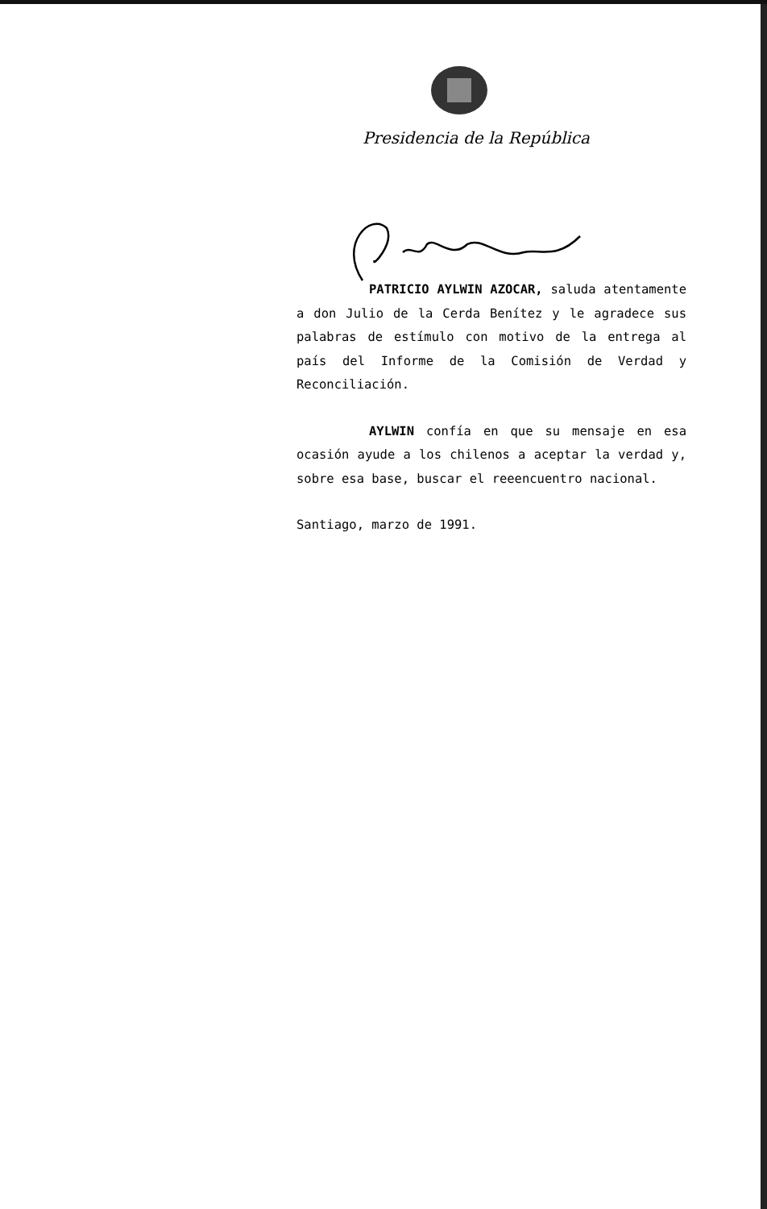Presidencia de la República
PATRICIO AYLWIN AZOCAR, saluda atentamente a don Julio de la Cerda Benítez y le agradece sus palabras de estímulo con motivo de la entrega al país del Informe de la Comisión de Verdad y Reconciliación.
AYLWIN confía en que su mensaje en esa ocasión ayude a los chilenos a aceptar la verdad y, sobre esa base, buscar el reeencuentro nacional.
Santiago, marzo de 1991.